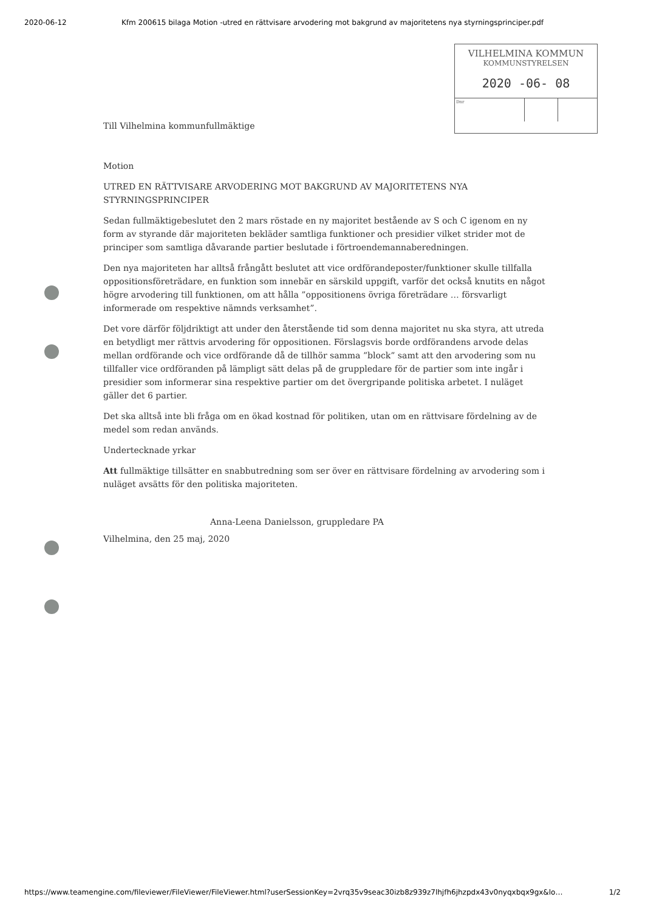2020-06-12 Kfm 200615 bilaga Motion -utred en rättvisare arvodering mot bakgrund av majoritetens nya styrningsprinciper.pdf
VILHELMINA KOMMUN
KOMMUNSTYRELSEN
2020 -06- 08
Dnr
Till Vilhelmina kommunfullmäktige
Motion
UTRED EN RÄTTVISARE ARVODERING MOT BAKGRUND AV MAJORITETENS NYA STYRNINGSPRINCIPER
Sedan fullmäktigebeslutet den 2 mars röstade en ny majoritet bestående av S och C igenom en ny form av styrande där majoriteten bekläder samtliga funktioner och presidier vilket strider mot de principer som samtliga dåvarande partier beslutade i förtroendemannaberedningen.
Den nya majoriteten har alltså frångått beslutet att vice ordförandeposter/funktioner skulle tillfalla oppositionsföreträdare, en funktion som innebär en särskild uppgift, varför det också knutits en något högre arvodering till funktionen, om att hålla ”oppositionens övriga företrädare … försvarligt informerade om respektive nämnds verksamhet”.
Det vore därför följdriktigt att under den återstående tid som denna majoritet nu ska styra, att utreda en betydligt mer rättvis arvodering för oppositionen. Förslagsvis borde ordförandens arvode delas mellan ordförande och vice ordförande då de tillhör samma ”block” samt att den arvodering som nu tillfaller vice ordföranden på lämpligt sätt delas på de gruppledare för de partier som inte ingår i presidier som informerar sina respektive partier om det övergripande politiska arbetet. I nuläget gäller det 6 partier.
Det ska alltså inte bli fråga om en ökad kostnad för politiken, utan om en rättvisare fördelning av de medel som redan används.
Undertecknade yrkar
Att fullmäktige tillsätter en snabbutredning som ser över en rättvisare fördelning av arvodering som i nuläget avsätts för den politiska majoriteten.
Anna-Leena Danielsson, gruppledare PA
Vilhelmina, den 25 maj, 2020
https://www.teamengine.com/fileviewer/FileViewer/FileViewer.html?userSessionKey=2vrq35v9seac30izb8z939z7lhjfh6jhzpdx43v0nyqxbqx9gx&lo… 1/2